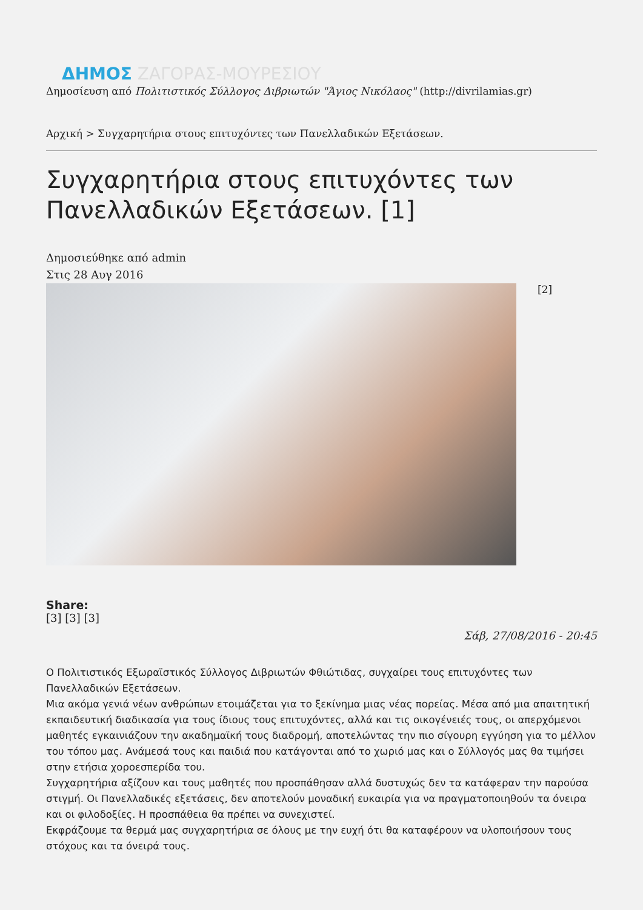ΔΗΜΟΣ ΖΑΓΟΡΑΣ-ΜΟΥΡΕΣΙΟΥ
Δημοσίευση από Πολιτιστικός Σύλλογος Διβριωτών "Άγιος Νικόλαος" (http://divrilamias.gr)
Αρχική > Συγχαρητήρια στους επιτυχόντες των Πανελλαδικών Εξετάσεων.
Συγχαρητήρια στους επιτυχόντες των Πανελλαδικών Εξετάσεων. [1]
Δημοσιεύθηκε από admin
Στις 28 Αυγ 2016
[2]
Share:
[3] [3] [3]
Σάβ, 27/08/2016 - 20:45
Ο Πολιτιστικός Εξωραϊστικός Σύλλογος Διβριωτών Φθιώτιδας, συγχαίρει τους επιτυχόντες των Πανελλαδικών Εξετάσεων.
Μια ακόμα γενιά νέων ανθρώπων ετοιμάζεται για το ξεκίνημα μιας νέας πορείας. Μέσα από μια απαιτητική εκπαιδευτική διαδικασία για τους ίδιους τους επιτυχόντες, αλλά και τις οικογένειές τους, οι απερχόμενοι μαθητές εγκαινιάζουν την ακαδημαϊκή τους διαδρομή, αποτελώντας την πιο σίγουρη εγγύηση για το μέλλον του τόπου μας. Ανάμεσά τους και παιδιά που κατάγονται από το χωριό μας και ο Σύλλογός μας θα τιμήσει στην ετήσια χοροεσπερίδα του.
Συγχαρητήρια αξίζουν και τους μαθητές που προσπάθησαν αλλά δυστυχώς δεν τα κατάφεραν την παρούσα στιγμή. Οι Πανελλαδικές εξετάσεις, δεν αποτελούν μοναδική ευκαιρία για να πραγματοποιηθούν τα όνειρα και οι φιλοδοξίες. Η προσπάθεια θα πρέπει να συνεχιστεί.
Εκφράζουμε τα θερμά μας συγχαρητήρια σε όλους με την ευχή ότι θα καταφέρουν να υλοποιήσουν τους στόχους και τα όνειρά τους.